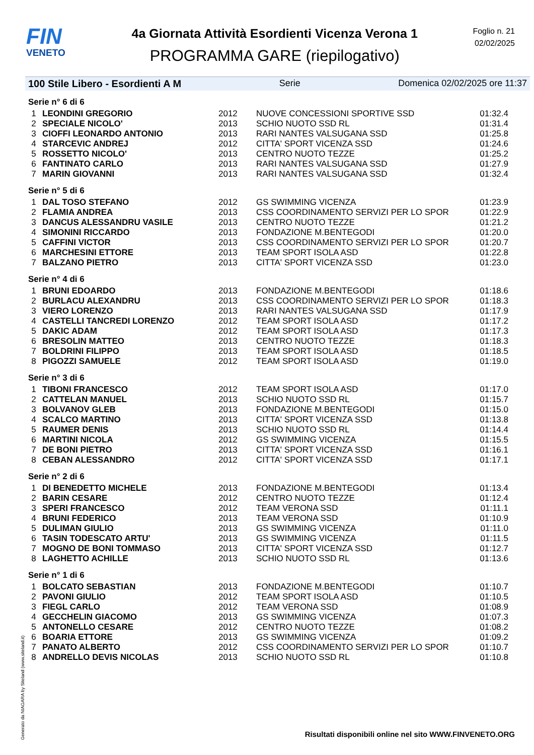FIN
VENETO
4a Giornata Attività Esordienti Vicenza Verona 1
PROGRAMMA GARE (riepilogativo)
Foglio n. 21
02/02/2025
100 Stile Libero - Esordienti A M Serie Domenica 02/02/2025 ore 11:37
| Serie n° 6 di 6 | | | | |
| 1 | LEONDINI GREGORIO | 2012 | NUOVE CONCESSIONI SPORTIVE SSD | 01:32.4 |
| 2 | SPECIALE NICOLO' | 2013 | SCHIO NUOTO SSD RL | 01:31.4 |
| 3 | CIOFFI LEONARDO ANTONIO | 2013 | RARI NANTES VALSUGANA SSD | 01:25.8 |
| 4 | STARCEVIC ANDREJ | 2012 | CITTA' SPORT VICENZA SSD | 01:24.6 |
| 5 | ROSSETTO NICOLO' | 2013 | CENTRO NUOTO TEZZE | 01:25.2 |
| 6 | FANTINATO CARLO | 2013 | RARI NANTES VALSUGANA SSD | 01:27.9 |
| 7 | MARIN GIOVANNI | 2013 | RARI NANTES VALSUGANA SSD | 01:32.4 |
| Serie n° 5 di 6 | | | | |
| 1 | DAL TOSO STEFANO | 2012 | GS SWIMMING VICENZA | 01:23.9 |
| 2 | FLAMIA ANDREA | 2013 | CSS COORDINAMENTO SERVIZI PER LO SPOR | 01:22.9 |
| 3 | DANCUS ALESSANDRU VASILE | 2013 | CENTRO NUOTO TEZZE | 01:21.2 |
| 4 | SIMONINI RICCARDO | 2013 | FONDAZIONE M.BENTEGODI | 01:20.0 |
| 5 | CAFFINI VICTOR | 2013 | CSS COORDINAMENTO SERVIZI PER LO SPOR | 01:20.7 |
| 6 | MARCHESINI ETTORE | 2013 | TEAM SPORT ISOLA ASD | 01:22.8 |
| 7 | BALZANO PIETRO | 2013 | CITTA' SPORT VICENZA SSD | 01:23.0 |
| Serie n° 4 di 6 | | | | |
| 1 | BRUNI EDOARDO | 2013 | FONDAZIONE M.BENTEGODI | 01:18.6 |
| 2 | BURLACU ALEXANDRU | 2013 | CSS COORDINAMENTO SERVIZI PER LO SPOR | 01:18.3 |
| 3 | VIERO LORENZO | 2013 | RARI NANTES VALSUGANA SSD | 01:17.9 |
| 4 | CASTELLI TANCREDI LORENZO | 2012 | TEAM SPORT ISOLA ASD | 01:17.2 |
| 5 | DAKIC ADAM | 2012 | TEAM SPORT ISOLA ASD | 01:17.3 |
| 6 | BRESOLIN MATTEO | 2013 | CENTRO NUOTO TEZZE | 01:18.3 |
| 7 | BOLDRINI FILIPPO | 2013 | TEAM SPORT ISOLA ASD | 01:18.5 |
| 8 | PIGOZZI SAMUELE | 2012 | TEAM SPORT ISOLA ASD | 01:19.0 |
| Serie n° 3 di 6 | | | | |
| 1 | TIBONI FRANCESCO | 2012 | TEAM SPORT ISOLA ASD | 01:17.0 |
| 2 | CATTELAN MANUEL | 2013 | SCHIO NUOTO SSD RL | 01:15.7 |
| 3 | BOLVANOV GLEB | 2013 | FONDAZIONE M.BENTEGODI | 01:15.0 |
| 4 | SCALCO MARTINO | 2013 | CITTA' SPORT VICENZA SSD | 01:13.8 |
| 5 | RAUMER DENIS | 2013 | SCHIO NUOTO SSD RL | 01:14.4 |
| 6 | MARTINI NICOLA | 2012 | GS SWIMMING VICENZA | 01:15.5 |
| 7 | DE BONI PIETRO | 2013 | CITTA' SPORT VICENZA SSD | 01:16.1 |
| 8 | CEBAN ALESSANDRO | 2012 | CITTA' SPORT VICENZA SSD | 01:17.1 |
| Serie n° 2 di 6 | | | | |
| 1 | DI BENEDETTO MICHELE | 2013 | FONDAZIONE M.BENTEGODI | 01:13.4 |
| 2 | BARIN CESARE | 2012 | CENTRO NUOTO TEZZE | 01:12.4 |
| 3 | SPERI FRANCESCO | 2012 | TEAM VERONA SSD | 01:11.1 |
| 4 | BRUNI FEDERICO | 2013 | TEAM VERONA SSD | 01:10.9 |
| 5 | DULIMAN GIULIO | 2013 | GS SWIMMING VICENZA | 01:11.0 |
| 6 | TASIN TODESCATO ARTU' | 2013 | GS SWIMMING VICENZA | 01:11.5 |
| 7 | MOGNO DE BONI TOMMASO | 2013 | CITTA' SPORT VICENZA SSD | 01:12.7 |
| 8 | LAGHETTO ACHILLE | 2013 | SCHIO NUOTO SSD RL | 01:13.6 |
| Serie n° 1 di 6 | | | | |
| 1 | BOLCATO SEBASTIAN | 2013 | FONDAZIONE M.BENTEGODI | 01:10.7 |
| 2 | PAVONI GIULIO | 2012 | TEAM SPORT ISOLA ASD | 01:10.5 |
| 3 | FIEGL CARLO | 2012 | TEAM VERONA SSD | 01:08.9 |
| 4 | GECCHELIN GIACOMO | 2013 | GS SWIMMING VICENZA | 01:07.3 |
| 5 | ANTONELLO CESARE | 2012 | CENTRO NUOTO TEZZE | 01:08.2 |
| 6 | BOARIA ETTORE | 2013 | GS SWIMMING VICENZA | 01:09.2 |
| 7 | PANATO ALBERTO | 2012 | CSS COORDINAMENTO SERVIZI PER LO SPOR | 01:10.7 |
| 8 | ANDRELLO DEVIS NICOLAS | 2013 | SCHIO NUOTO SSD RL | 01:10.8 |
Risultati disponibili online nel sito WWW.FINVENETO.ORG
Generato da NIAGARA by Siteland (www.siteland.it)